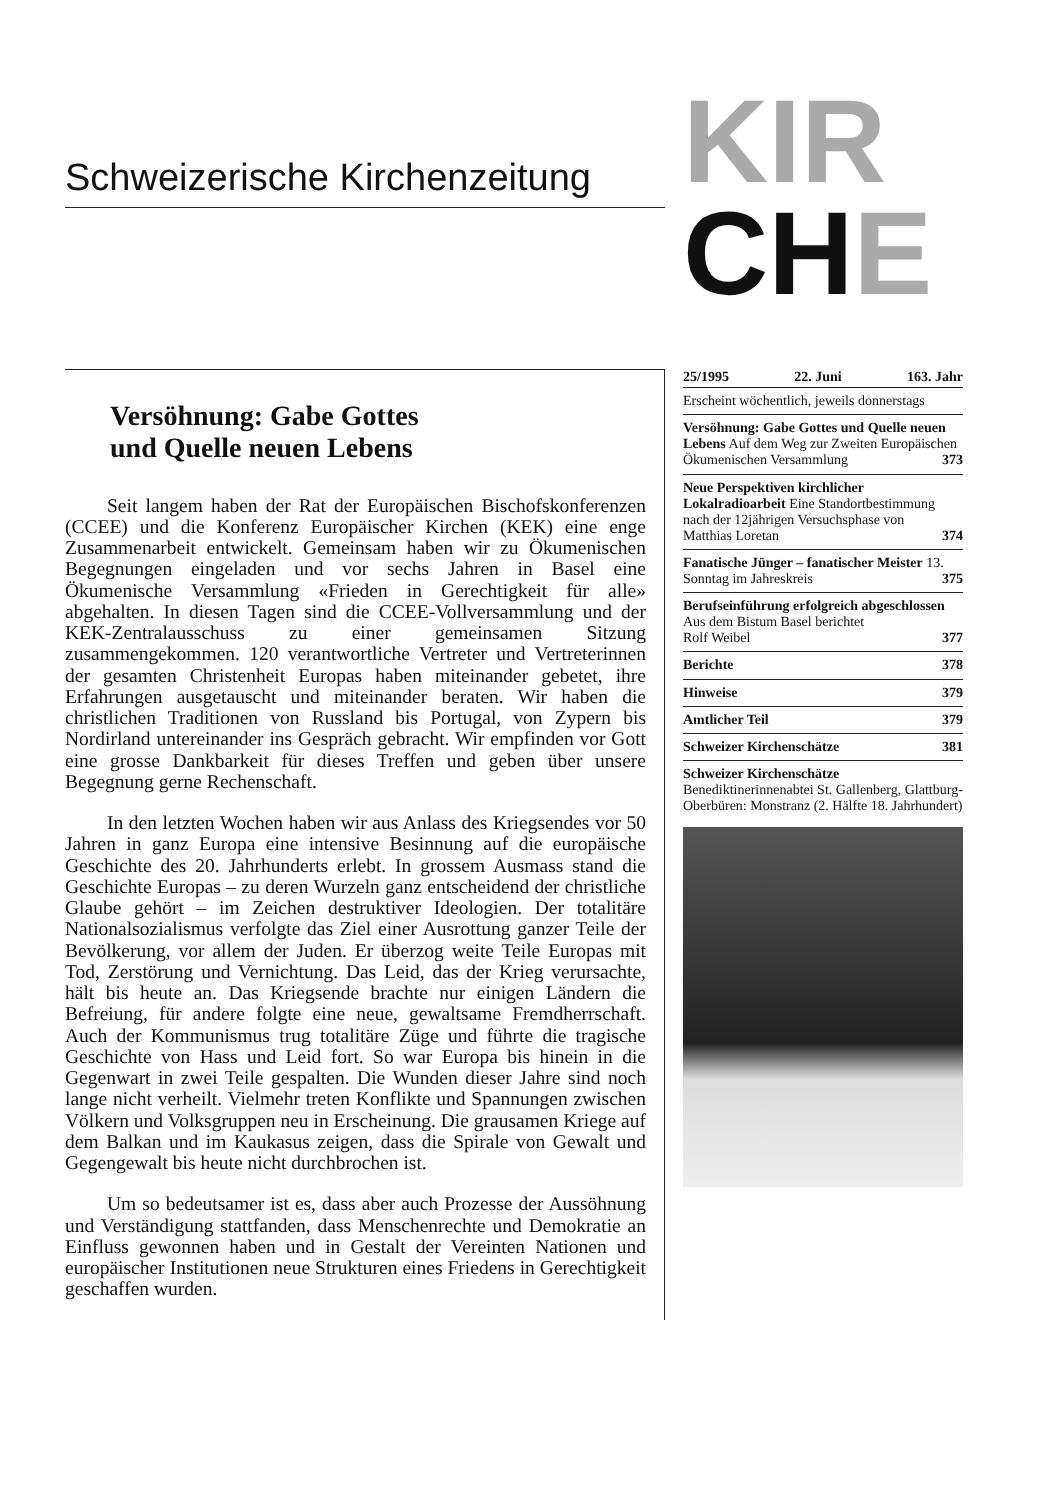Schweizerische Kirchenzeitung
KIR
CHE
Versöhnung: Gabe Gottes
und Quelle neuen Lebens
Seit langem haben der Rat der Europäischen Bischofskonferenzen (CCEE) und die Konferenz Europäischer Kirchen (KEK) eine enge Zusammenarbeit entwickelt. Gemeinsam haben wir zu Ökumenischen Begegnungen eingeladen und vor sechs Jahren in Basel eine Ökumenische Versammlung «Frieden in Gerechtigkeit für alle» abgehalten. In diesen Tagen sind die CCEE-Vollversammlung und der KEK-Zentralausschuss zu einer gemeinsamen Sitzung zusammengekommen. 120 verantwortliche Vertreter und Vertreterinnen der gesamten Christenheit Europas haben miteinander gebetet, ihre Erfahrungen ausgetauscht und miteinander beraten. Wir haben die christlichen Traditionen von Russland bis Portugal, von Zypern bis Nordirland untereinander ins Gespräch gebracht. Wir empfinden vor Gott eine grosse Dankbarkeit für dieses Treffen und geben über unsere Begegnung gerne Rechenschaft.
In den letzten Wochen haben wir aus Anlass des Kriegsendes vor 50 Jahren in ganz Europa eine intensive Besinnung auf die europäische Geschichte des 20. Jahrhunderts erlebt. In grossem Ausmass stand die Geschichte Europas – zu deren Wurzeln ganz entscheidend der christliche Glaube gehört – im Zeichen destruktiver Ideologien. Der totalitäre Nationalsozialismus verfolgte das Ziel einer Ausrottung ganzer Teile der Bevölkerung, vor allem der Juden. Er überzog weite Teile Europas mit Tod, Zerstörung und Vernichtung. Das Leid, das der Krieg verursachte, hält bis heute an. Das Kriegsende brachte nur einigen Ländern die Befreiung, für andere folgte eine neue, gewaltsame Fremdherrschaft. Auch der Kommunismus trug totalitäre Züge und führte die tragische Geschichte von Hass und Leid fort. So war Europa bis hinein in die Gegenwart in zwei Teile gespalten. Die Wunden dieser Jahre sind noch lange nicht verheilt. Vielmehr treten Konflikte und Spannungen zwischen Völkern und Volksgruppen neu in Erscheinung. Die grausamen Kriege auf dem Balkan und im Kaukasus zeigen, dass die Spirale von Gewalt und Gegengewalt bis heute nicht durchbrochen ist.
Um so bedeutsamer ist es, dass aber auch Prozesse der Aussöhnung und Verständigung stattfanden, dass Menschenrechte und Demokratie an Einfluss gewonnen haben und in Gestalt der Vereinten Nationen und europäischer Institutionen neue Strukturen eines Friedens in Gerechtigkeit geschaffen wurden.
25/1995 22. Juni 163. Jahr
Erscheint wöchentlich, jeweils donnerstags
Versöhnung: Gabe Gottes und Quelle neuen Lebens Auf dem Weg zur Zweiten Europäischen Ökumenischen Versammlung 373
Neue Perspektiven kirchlicher Lokalradioarbeit Eine Standortbestimmung nach der 12jährigen Versuchsphase von
Matthias Loretan 374
Fanatische Jünger – fanatischer Meister 13. Sonntag im Jahreskreis 375
Berufseinführung erfolgreich abgeschlossen Aus dem Bistum Basel berichtet
Rolf Weibel 377
Berichte 378
Hinweise 379
Amtlicher Teil 379
Schweizer Kirchenschätze 381
Schweizer Kirchenschätze
Benediktinerinnenabtei St. Gallenberg, Glattburg-Oberbüren: Monstranz (2. Hälfte 18. Jahrhundert)